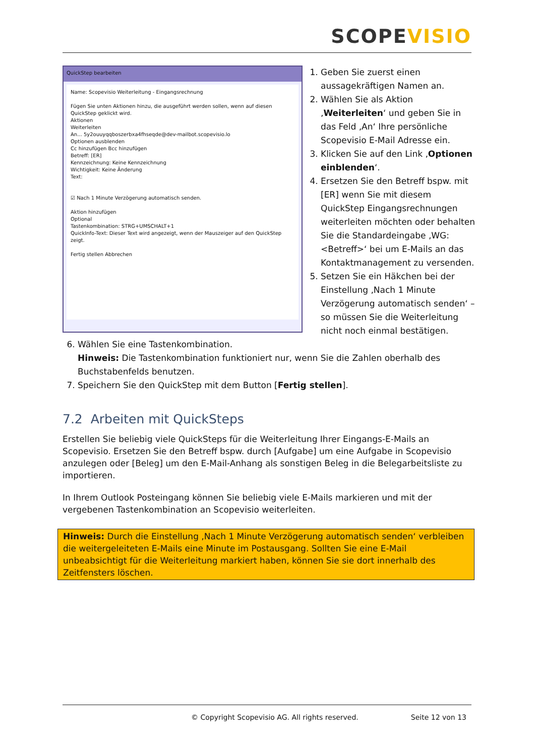SCOPE VISIO
QuickStep bearbeiten
Name: Scopevisio Weiterleitung - Eingangsrechnung
Fügen Sie unten Aktionen hinzu, die ausgeführt werden sollen, wenn auf diesen QuickStep geklickt wird.
Aktionen
Weiterleiten
An... 5y2ouuyqqboszerbxa4fhseqde@dev-mailbot.scopevisio.lo
Optionen ausblenden
Cc hinzufügen Bcc hinzufügen
Betreff: [ER]
Kennzeichnung: Keine Kennzeichnung
Wichtigkeit: Keine Änderung
Text:
☑ Nach 1 Minute Verzögerung automatisch senden.
Aktion hinzufügen
Optional
Tastenkombination: STRG+UMSCHALT+1
QuickInfo-Text: Dieser Text wird angezeigt, wenn der Mauszeiger auf den QuickStep zeigt.
Fertig stellen Abbrechen
1. Geben Sie zuerst einen aussagekräftigen Namen an.
2. Wählen Sie als Aktion ‚Weiterleiten‘ und geben Sie in das Feld ‚An‘ Ihre persönliche Scopevisio E-Mail Adresse ein.
3. Klicken Sie auf den Link ‚Optionen einblenden‘.
4. Ersetzen Sie den Betreff bspw. mit [ER] wenn Sie mit diesem QuickStep Eingangsrechnungen weiterleiten möchten oder behalten Sie die Standardeingabe ‚WG: <Betreff>‘ bei um E-Mails an das Kontaktmanagement zu versenden.
5. Setzen Sie ein Häkchen bei der Einstellung ‚Nach 1 Minute Verzögerung automatisch senden‘ – so müssen Sie die Weiterleitung nicht noch einmal bestätigen.
6. Wählen Sie eine Tastenkombination.
Hinweis: Die Tastenkombination funktioniert nur, wenn Sie die Zahlen oberhalb des Buchstabenfelds benutzen.
7. Speichern Sie den QuickStep mit dem Button [Fertig stellen].
7.2 Arbeiten mit QuickSteps
Erstellen Sie beliebig viele QuickSteps für die Weiterleitung Ihrer Eingangs-E-Mails an Scopevisio. Ersetzen Sie den Betreff bspw. durch [Aufgabe] um eine Aufgabe in Scopevisio anzulegen oder [Beleg] um den E-Mail-Anhang als sonstigen Beleg in die Belegarbeitsliste zu importieren.
In Ihrem Outlook Posteingang können Sie beliebig viele E-Mails markieren und mit der vergebenen Tastenkombination an Scopevisio weiterleiten.
Hinweis: Durch die Einstellung ‚Nach 1 Minute Verzögerung automatisch senden‘ verbleiben die weitergeleiteten E-Mails eine Minute im Postausgang. Sollten Sie eine E-Mail unbeabsichtigt für die Weiterleitung markiert haben, können Sie sie dort innerhalb des Zeitfensters löschen.
© Copyright Scopevisio AG. All rights reserved. Seite 12 von 13